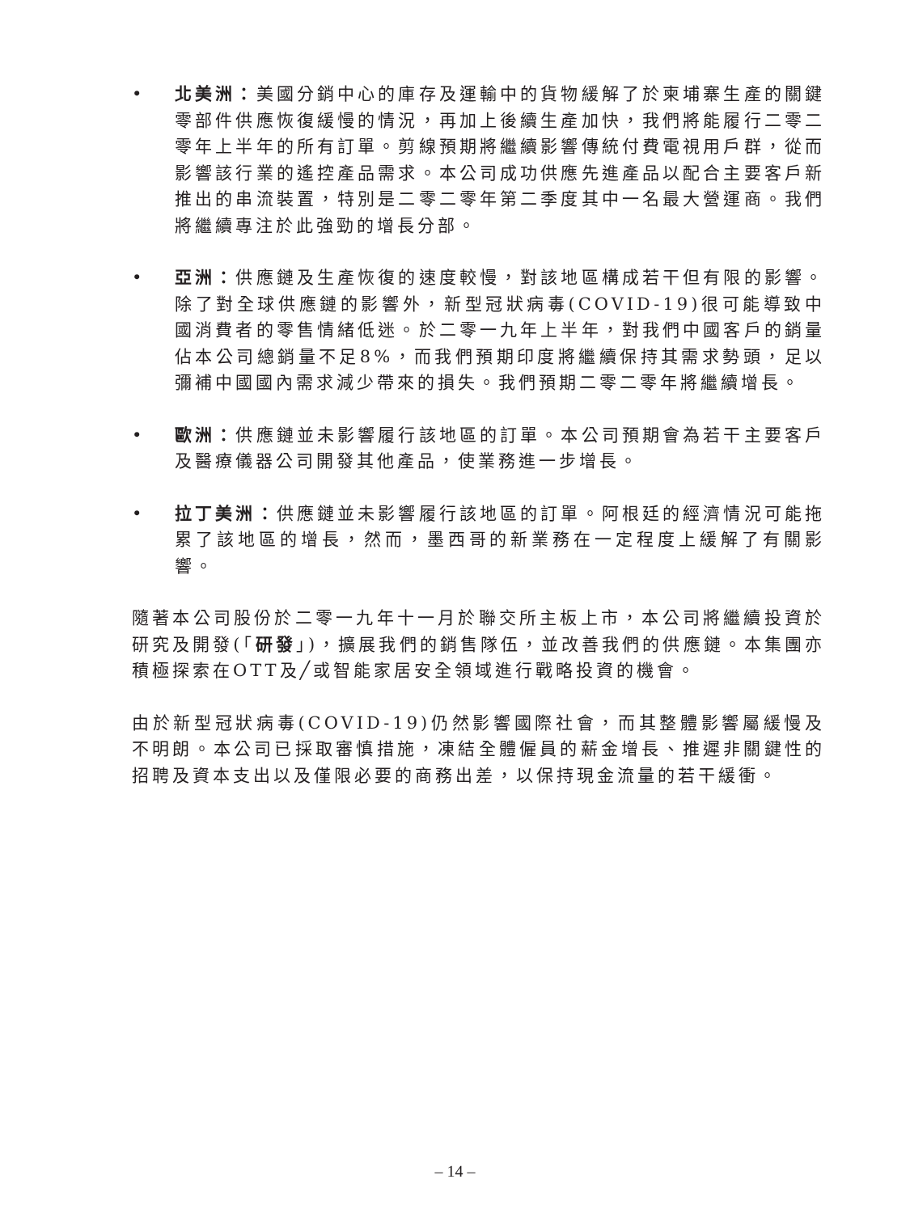• 北美洲：美國分銷中心的庫存及運輸中的貨物緩解了於柬埔寨生產的關鍵零部件供應恢復緩慢的情況，再加上後續生產加快，我們將能履行二零二零年上半年的所有訂單。剪線預期將繼續影響傳統付費電視用戶群，從而影響該行業的遙控產品需求。本公司成功供應先進產品以配合主要客戶新推出的串流裝置，特別是二零二零年第二季度其中一名最大營運商。我們將繼續專注於此強勁的增長分部。
• 亞洲：供應鏈及生產恢復的速度較慢，對該地區構成若干但有限的影響。除了對全球供應鏈的影響外，新型冠狀病毒(COVID-19)很可能導致中國消費者的零售情緒低迷。於二零一九年上半年，對我們中國客戶的銷量佔本公司總銷量不足8%，而我們預期印度將繼續保持其需求勢頭，足以彌補中國國內需求減少帶來的損失。我們預期二零二零年將繼續增長。
• 歐洲：供應鏈並未影響履行該地區的訂單。本公司預期會為若干主要客戶及醫療儀器公司開發其他產品，使業務進一步增長。
• 拉丁美洲：供應鏈並未影響履行該地區的訂單。阿根廷的經濟情況可能拖累了該地區的增長，然而，墨西哥的新業務在一定程度上緩解了有關影響。
隨著本公司股份於二零一九年十一月於聯交所主板上市，本公司將繼續投資於研究及開發(「研發」)，擴展我們的銷售隊伍，並改善我們的供應鏈。本集團亦積極探索在OTT及╱或智能家居安全領域進行戰略投資的機會。
由於新型冠狀病毒(COVID-19)仍然影響國際社會，而其整體影響屬緩慢及不明朗。本公司已採取審慎措施，凍結全體僱員的薪金增長、推遲非關鍵性的招聘及資本支出以及僅限必要的商務出差，以保持現金流量的若干緩衝。
– 14 –